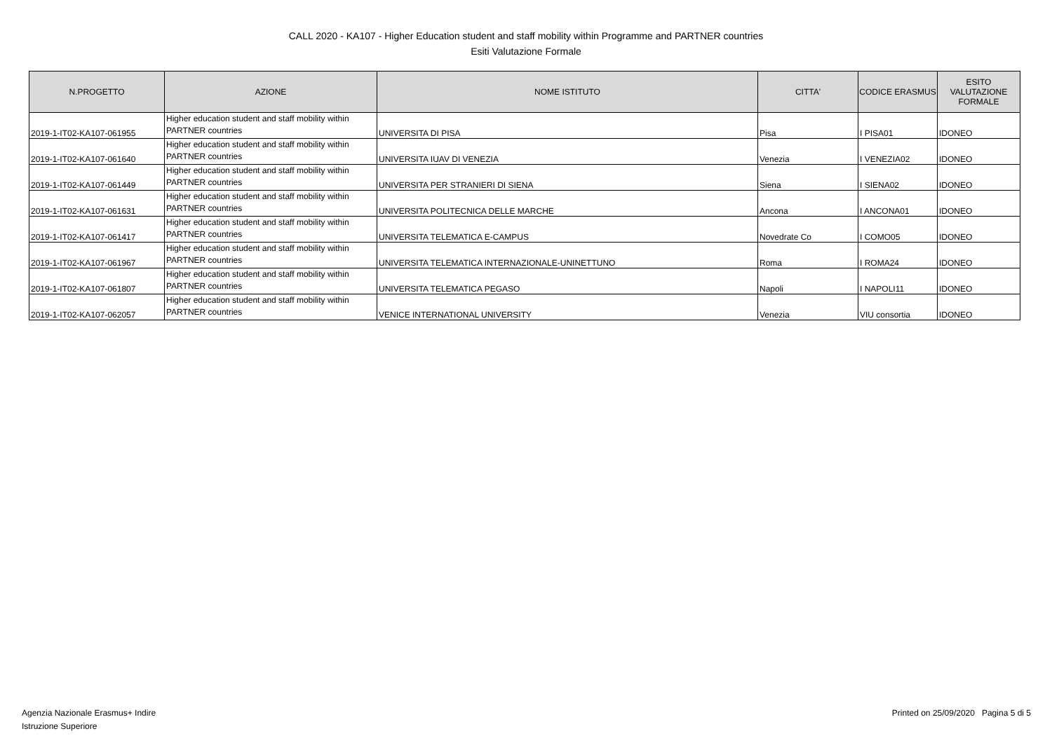CALL 2020 - KA107 - Higher Education student and staff mobility within Programme and PARTNER countries
Esiti Valutazione Formale
| N.PROGETTO | AZIONE | NOME ISTITUTO | CITTA' | CODICE ERASMUS | ESITO VALUTAZIONE FORMALE |
| --- | --- | --- | --- | --- | --- |
| 2019-1-IT02-KA107-061955 | Higher education student and staff mobility within PARTNER countries | UNIVERSITA DI PISA | Pisa | I PISA01 | IDONEO |
| 2019-1-IT02-KA107-061640 | Higher education student and staff mobility within PARTNER countries | UNIVERSITA IUAV DI VENEZIA | Venezia | I VENEZIA02 | IDONEO |
| 2019-1-IT02-KA107-061449 | Higher education student and staff mobility within PARTNER countries | UNIVERSITA PER STRANIERI DI SIENA | Siena | I SIENA02 | IDONEO |
| 2019-1-IT02-KA107-061631 | Higher education student and staff mobility within PARTNER countries | UNIVERSITA POLITECNICA DELLE MARCHE | Ancona | I ANCONA01 | IDONEO |
| 2019-1-IT02-KA107-061417 | Higher education student and staff mobility within PARTNER countries | UNIVERSITA TELEMATICA E-CAMPUS | Novedrate Co | I COMO05 | IDONEO |
| 2019-1-IT02-KA107-061967 | Higher education student and staff mobility within PARTNER countries | UNIVERSITA TELEMATICA INTERNAZIONALE-UNINETTUNO | Roma | I ROMA24 | IDONEO |
| 2019-1-IT02-KA107-061807 | Higher education student and staff mobility within PARTNER countries | UNIVERSITA TELEMATICA PEGASO | Napoli | I NAPOLI11 | IDONEO |
| 2019-1-IT02-KA107-062057 | Higher education student and staff mobility within PARTNER countries | VENICE INTERNATIONAL UNIVERSITY | Venezia | VIU consortia | IDONEO |
Agenzia Nazionale Erasmus+ Indire
Istruzione Superiore
Printed on 25/09/2020 Pagina 5 di 5